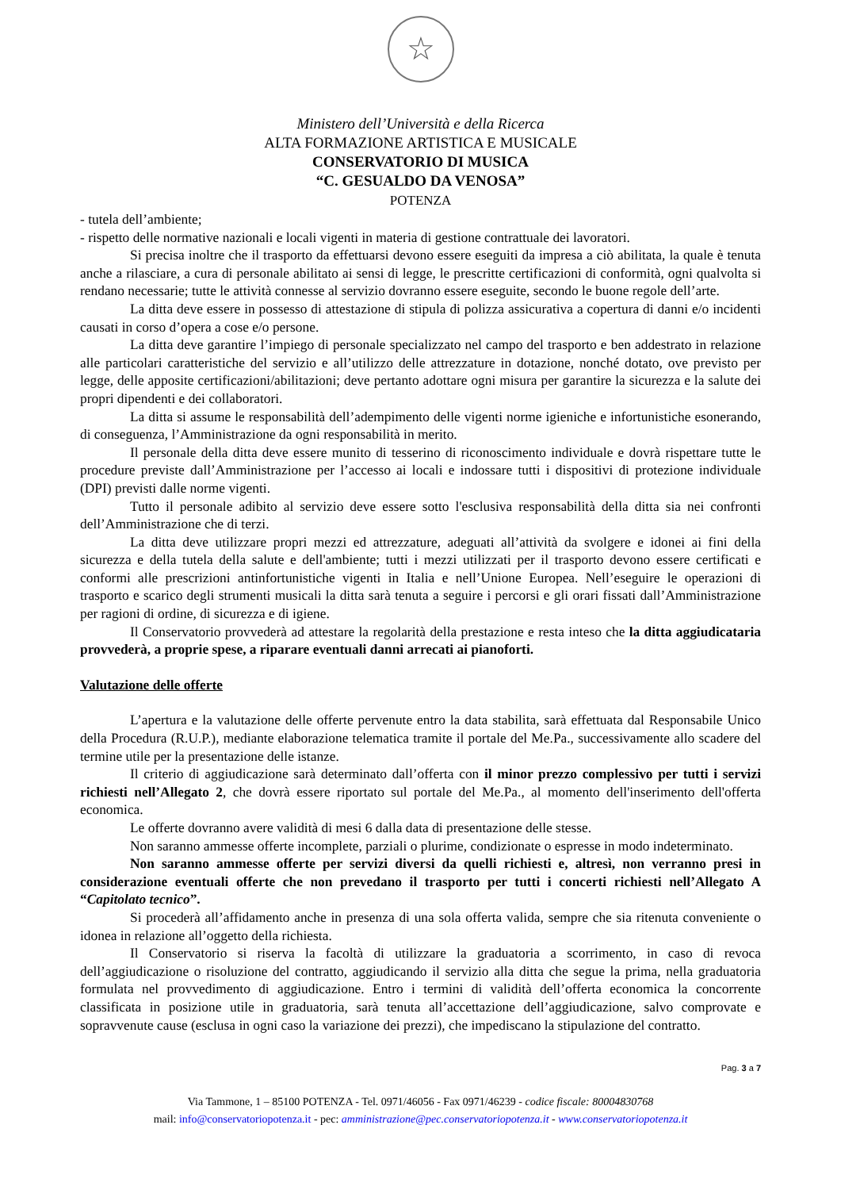☆
Ministero dell’Università e della Ricerca
ALTA FORMAZIONE ARTISTICA E MUSICALE
CONSERVATORIO DI MUSICA
“C. GESUALDO DA VENOSA”
POTENZA
- tutela dell’ambiente;
- rispetto delle normative nazionali e locali vigenti in materia di gestione contrattuale dei lavoratori.
Si precisa inoltre che il trasporto da effettuarsi devono essere eseguiti da impresa a ciò abilitata, la quale è tenuta anche a rilasciare, a cura di personale abilitato ai sensi di legge, le prescritte certificazioni di conformità, ogni qualvolta si rendano necessarie; tutte le attività connesse al servizio dovranno essere eseguite, secondo le buone regole dell’arte.
La ditta deve essere in possesso di attestazione di stipula di polizza assicurativa a copertura di danni e/o incidenti causati in corso d’opera a cose e/o persone.
La ditta deve garantire l’impiego di personale specializzato nel campo del trasporto e ben addestrato in relazione alle particolari caratteristiche del servizio e all’utilizzo delle attrezzature in dotazione, nonché dotato, ove previsto per legge, delle apposite certificazioni/abilitazioni; deve pertanto adottare ogni misura per garantire la sicurezza e la salute dei propri dipendenti e dei collaboratori.
La ditta si assume le responsabilità dell’adempimento delle vigenti norme igieniche e infortunistiche esonerando, di conseguenza, l’Amministrazione da ogni responsabilità in merito.
Il personale della ditta deve essere munito di tesserino di riconoscimento individuale e dovrà rispettare tutte le procedure previste dall’Amministrazione per l’accesso ai locali e indossare tutti i dispositivi di protezione individuale (DPI) previsti dalle norme vigenti.
Tutto il personale adibito al servizio deve essere sotto l'esclusiva responsabilità della ditta sia nei confronti dell’Amministrazione che di terzi.
La ditta deve utilizzare propri mezzi ed attrezzature, adeguati all’attività da svolgere e idonei ai fini della sicurezza e della tutela della salute e dell'ambiente; tutti i mezzi utilizzati per il trasporto devono essere certificati e conformi alle prescrizioni antinfortunistiche vigenti in Italia e nell’Unione Europea. Nell’eseguire le operazioni di trasporto e scarico degli strumenti musicali la ditta sarà tenuta a seguire i percorsi e gli orari fissati dall’Amministrazione per ragioni di ordine, di sicurezza e di igiene.
Il Conservatorio provvederà ad attestare la regolarità della prestazione e resta inteso che la ditta aggiudicataria provvederà, a proprie spese, a riparare eventuali danni arrecati ai pianoforti.
Valutazione delle offerte
L’apertura e la valutazione delle offerte pervenute entro la data stabilita, sarà effettuata dal Responsabile Unico della Procedura (R.U.P.), mediante elaborazione telematica tramite il portale del Me.Pa., successivamente allo scadere del termine utile per la presentazione delle istanze.
Il criterio di aggiudicazione sarà determinato dall’offerta con il minor prezzo complessivo per tutti i servizi richiesti nell’Allegato 2, che dovrà essere riportato sul portale del Me.Pa., al momento dell'inserimento dell'offerta economica.
Le offerte dovranno avere validità di mesi 6 dalla data di presentazione delle stesse.
Non saranno ammesse offerte incomplete, parziali o plurime, condizionate o espresse in modo indeterminato.
Non saranno ammesse offerte per servizi diversi da quelli richiesti e, altresì, non verranno presi in considerazione eventuali offerte che non prevedano il trasporto per tutti i concerti richiesti nell’Allegato A “Capitolato tecnico”.
Si procederà all’affidamento anche in presenza di una sola offerta valida, sempre che sia ritenuta conveniente o idonea in relazione all’oggetto della richiesta.
Il Conservatorio si riserva la facoltà di utilizzare la graduatoria a scorrimento, in caso di revoca dell’aggiudicazione o risoluzione del contratto, aggiudicando il servizio alla ditta che segue la prima, nella graduatoria formulata nel provvedimento di aggiudicazione. Entro i termini di validità dell’offerta economica la concorrente classificata in posizione utile in graduatoria, sarà tenuta all’accettazione dell’aggiudicazione, salvo comprovate e sopravvenute cause (esclusa in ogni caso la variazione dei prezzi), che impediscano la stipulazione del contratto.
Pag. 3 a 7
Via Tammone, 1 – 85100 POTENZA - Tel. 0971/46056 - Fax 0971/46239 - codice fiscale: 80004830768
mail: info@conservatoriopotenza.it - pec: amministrazione@pec.conservatoriopotenza.it - www.conservatoriopotenza.it